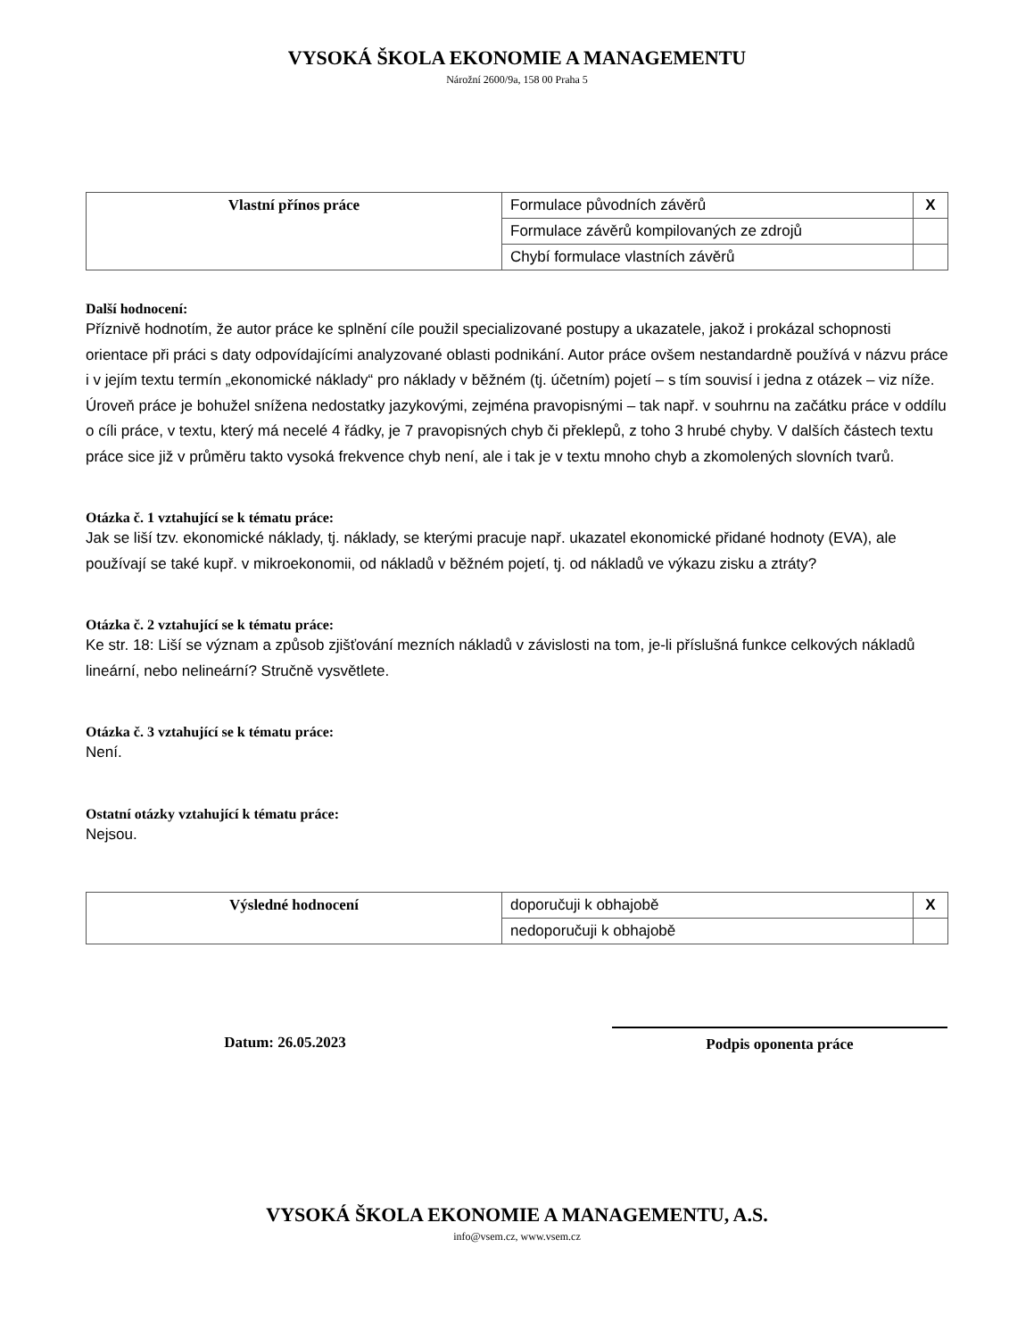VYSOKÁ ŠKOLA EKONOMIE A MANAGEMENTU
Nárožní 2600/9a, 158 00 Praha 5
| Vlastní přínos práce | Formulace původních závěrů | X |
| | Formulace závěrů kompilovaných ze zdrojů | |
| | Chybí formulace vlastních závěrů | |
Další hodnocení:
Příznivě hodnotím, že autor práce ke splnění cíle použil specializované postupy a ukazatele, jakož i prokázal schopnosti orientace při práci s daty odpovídajícími analyzované oblasti podnikání. Autor práce ovšem nestandardně používá v názvu práce i v jejím textu termín „ekonomické náklady“ pro náklady v běžném (tj. účetním) pojetí – s tím souvisí i jedna z otázek – viz níže. Úroveň práce je bohužel snížena nedostatky jazykovými, zejména pravopisnými – tak např. v souhrnu na začátku práce v oddílu o cíli práce, v textu, který má necelé 4 řádky, je 7 pravopisných chyb či překlepů, z toho 3 hrubé chyby. V dalších částech textu práce sice již v průměru takto vysoká frekvence chyb není, ale i tak je v textu mnoho chyb a zkomolených slovních tvarů.
Otázka č. 1 vztahující se k tématu práce:
Jak se liší tzv. ekonomické náklady, tj. náklady, se kterými pracuje např. ukazatel ekonomické přidané hodnoty (EVA), ale používají se také kupř. v mikroekonomii, od nákladů v běžném pojetí, tj. od nákladů ve výkazu zisku a ztráty?
Otázka č. 2 vztahující se k tématu práce:
Ke str. 18: Liší se význam a způsob zjišťování mezních nákladů v závislosti na tom, je-li příslušná funkce celkových nákladů lineární, nebo nelineární? Stručně vysvětlete.
Otázka č. 3 vztahující se k tématu práce:
Není.
Ostatní otázky vztahující k tématu práce:
Nejsou.
| Výsledné hodnocení | doporučuji k obhajobě | X |
| | nedoporučuji k obhajobě | |
Datum: 26.05.2023 Podpis oponenta práce
VYSOKÁ ŠKOLA EKONOMIE A MANAGEMENTU, A.S.
info@vsem.cz, www.vsem.cz